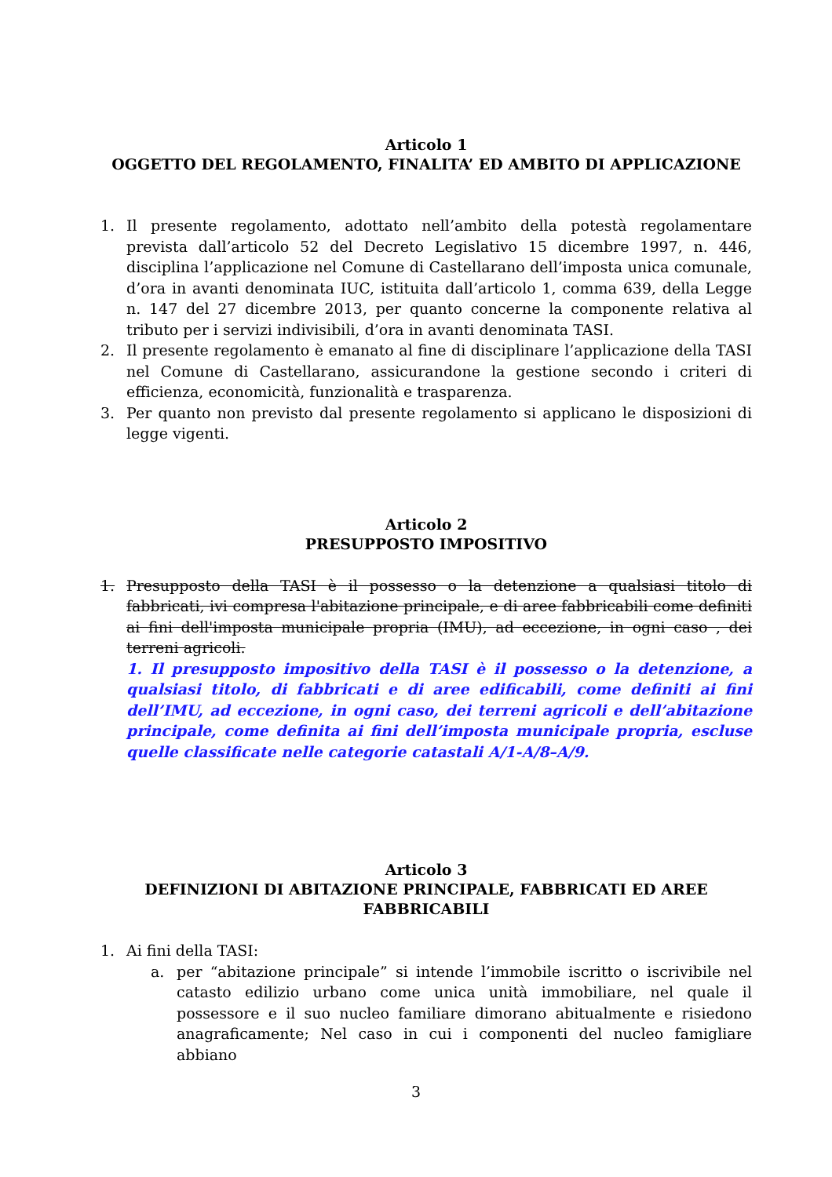Articolo 1
OGGETTO DEL REGOLAMENTO, FINALITA’ ED AMBITO DI APPLICAZIONE
1. Il presente regolamento, adottato nell’ambito della potestà regolamentare prevista dall’articolo 52 del Decreto Legislativo 15 dicembre 1997, n. 446, disciplina l’applicazione nel Comune di Castellarano dell’imposta unica comunale, d’ora in avanti denominata IUC, istituita dall’articolo 1, comma 639, della Legge n. 147 del 27 dicembre 2013, per quanto concerne la componente relativa al tributo per i servizi indivisibili, d’ora in avanti denominata TASI.
2. Il presente regolamento è emanato al fine di disciplinare l’applicazione della TASI nel Comune di Castellarano, assicurandone la gestione secondo i criteri di efficienza, economicità, funzionalità e trasparenza.
3. Per quanto non previsto dal presente regolamento si applicano le disposizioni di legge vigenti.
Articolo 2
PRESUPPOSTO IMPOSITIVO
1. Presupposto della TASI è il possesso o la detenzione a qualsiasi titolo di fabbricati, ivi compresa l'abitazione principale, e di aree fabbricabili come definiti ai fini dell'imposta municipale propria (IMU), ad eccezione, in ogni caso , dei terreni agricoli.
1. Il presupposto impositivo della TASI è il possesso o la detenzione, a qualsiasi titolo, di fabbricati e di aree edificabili, come definiti ai fini dell’IMU, ad eccezione, in ogni caso, dei terreni agricoli e dell’abitazione principale, come definita ai fini dell’imposta municipale propria, escluse quelle classificate nelle categorie catastali A/1-A/8–A/9.
Articolo 3
DEFINIZIONI DI ABITAZIONE PRINCIPALE, FABBRICATI ED AREE
FABBRICABILI
1. Ai fini della TASI:
a. per “abitazione principale” si intende l’immobile iscritto o iscrivibile nel catasto edilizio urbano come unica unità immobiliare, nel quale il possessore e il suo nucleo familiare dimorano abitualmente e risiedono anagraficamente; Nel caso in cui i componenti del nucleo famigliare abbiano
3